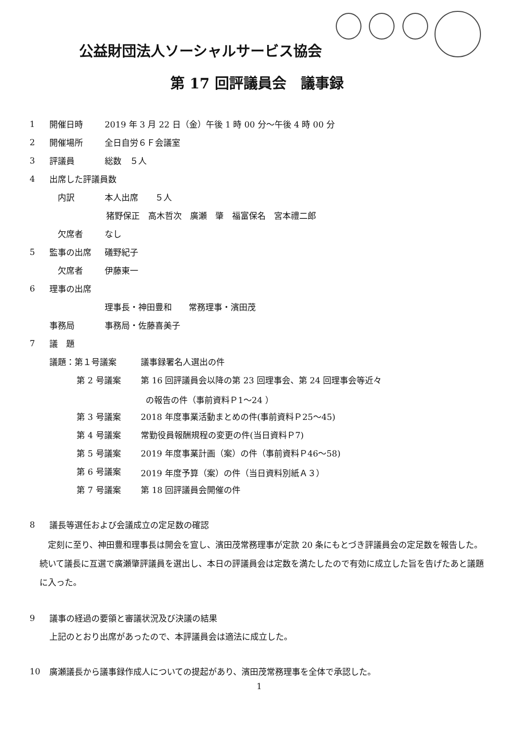公益財団法人ソーシャルサービス協会
第 17 回評議員会　議事録
1 開催日時 2019 年 3 月 22 日（金）午後 1 時 00 分～午後 4 時 00 分
2 開催場所 全日自労６Ｆ会議室
3 評議員 総数　５人
4 出席した評議員数
内訳 本人出席　　５人
猪野保正　高木哲次　廣瀬　肇　福富保名　宮本禮二郎
欠席者 なし
5 監事の出席 礒野紀子
欠席者 伊藤東一
6 理事の出席
理事長・神田豊和　　常務理事・濱田茂
事務局 事務局・佐藤喜美子
7 議　題
議題：第１号議案 議事録署名人選出の件
第 2 号議案 第 16 回評議員会以降の第 23 回理事会、第 24 回理事会等近々
の報告の件（事前資料Ｐ1～24 ）
第 3 号議案 2018 年度事業活動まとめの件(事前資料Ｐ25～45)
第 4 号議案 常勤役員報酬規程の変更の件(当日資料Ｐ7)
第 5 号議案 2019 年度事業計画（案）の件（事前資料Ｐ46～58)
第 6 号議案 2019 年度予算（案）の件（当日資料別紙Ａ３）
第 7 号議案 第 18 回評議員会開催の件
8 議長等選任および会議成立の定足数の確認
定刻に至り、神田豊和理事長は開会を宣し、濱田茂常務理事が定款 20 条にもとづき評議員会の定足数を報告した。続いて議長に互選で廣瀬肇評議員を選出し、本日の評議員会は定数を満たしたので有効に成立した旨を告げたあと議題に入った。
9 議事の経過の要領と審議状況及び決議の結果
上記のとおり出席があったので、本評議員会は適法に成立した。
10 廣瀬議長から議事録作成人についての提起があり、濱田茂常務理事を全体で承認した。
1